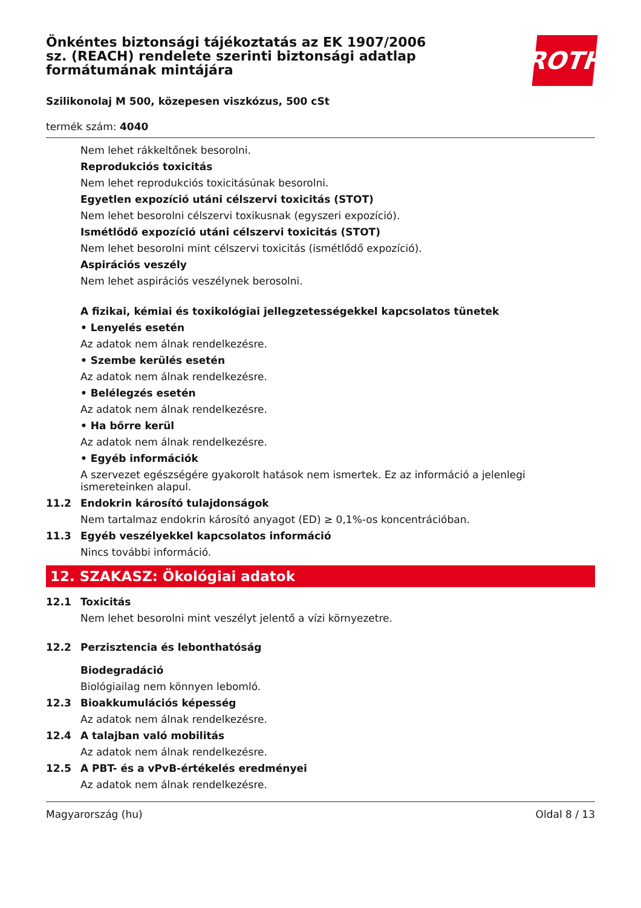Önkéntes biztonsági tájékoztatás az EK 1907/2006 sz. (REACH) rendelete szerinti biztonsági adatlap formátumának mintájára
ROTH
Szilikonolaj M 500, közepesen viszkózus, 500 cSt
termék szám: 4040
Nem lehet rákkeltőnek besorolni.
Reprodukciós toxicitás
Nem lehet reprodukciós toxicitásúnak besorolni.
Egyetlen expozíció utáni célszervi toxicitás (STOT)
Nem lehet besorolni célszervi toxikusnak (egyszeri expozíció).
Ismétlődő expozíció utáni célszervi toxicitás (STOT)
Nem lehet besorolni mint célszervi toxicitás (ismétlődő expozíció).
Aspirációs veszély
Nem lehet aspirációs veszélynek berosolni.
A fizikai, kémiai és toxikológiai jellegzetességekkel kapcsolatos tünetek
• Lenyelés esetén
Az adatok nem álnak rendelkezésre.
• Szembe kerülés esetén
Az adatok nem álnak rendelkezésre.
• Belélegzés esetén
Az adatok nem álnak rendelkezésre.
• Ha bőrre kerül
Az adatok nem álnak rendelkezésre.
• Egyéb információk
A szervezet egészségére gyakorolt hatások nem ismertek. Ez az információ a jelenlegi ismereteinken alapul.
11.2 Endokrin károsító tulajdonságok
Nem tartalmaz endokrin károsító anyagot (ED) ≥ 0,1%-os koncentrációban.
11.3 Egyéb veszélyekkel kapcsolatos információ
Nincs további információ.
12. SZAKASZ: Ökológiai adatok
12.1 Toxicitás
Nem lehet besorolni mint veszélyt jelentő a vízi környezetre.
12.2 Perzisztencia és lebonthatóság
Biodegradáció
Biológiailag nem könnyen lebomló.
12.3 Bioakkumulációs képesség
Az adatok nem álnak rendelkezésre.
12.4 A talajban való mobilitás
Az adatok nem álnak rendelkezésre.
12.5 A PBT- és a vPvB-értékelés eredményei
Az adatok nem álnak rendelkezésre.
Magyarország (hu) Oldal 8 / 13